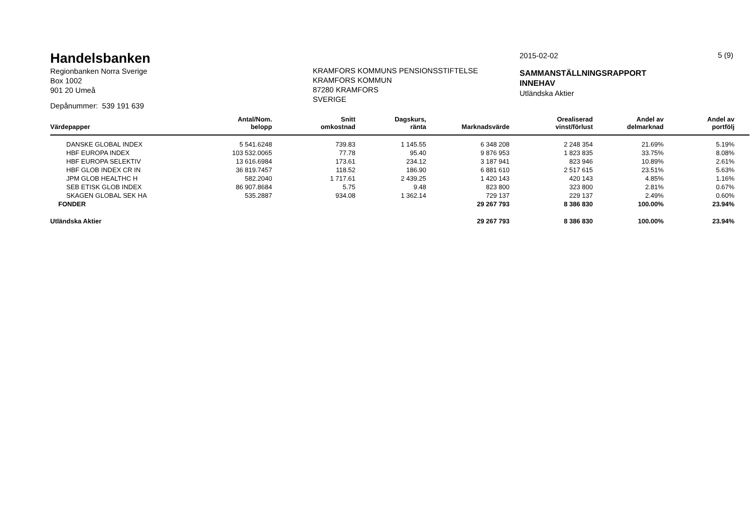Handelsbanken
Regionbanken Norra Sverige
Box 1002
901 20 Umeå
Depånummer: 539 191 639
KRAMFORS KOMMUNS PENSIONSSTIFTELSE
KRAMFORS KOMMUN
87280 KRAMFORS
SVERIGE
2015-02-02
SAMMANSTÄLLNINGSRAPPORT
INNEHAV
Utländska Aktier
5 (9)
| Värdepapper | Antal/Nom. belopp | Snitt omkostnad | Dagskurs, ränta | Marknadsvärde | Orealiserad vinst/förlust | Andel av delmarknad | Andel av portfölj | |
| --- | --- | --- | --- | --- | --- | --- | --- | --- |
| DANSKE GLOBAL INDEX | 5 541.6248 | 739.83 | 1 145.55 | 6 348 208 | 2 248 354 | 21.69% | 5.19% | |
| HBF EUROPA INDEX | 103 532.0065 | 77.78 | 95.40 | 9 876 953 | 1 823 835 | 33.75% | 8.08% | |
| HBF EUROPA SELEKTIV | 13 616.6984 | 173.61 | 234.12 | 3 187 941 | 823 946 | 10.89% | 2.61% | |
| HBF GLOB INDEX CR IN | 36 819.7457 | 118.52 | 186.90 | 6 881 610 | 2 517 615 | 23.51% | 5.63% | |
| JPM GLOB HEALTHC H | 582.2040 | 1 717.61 | 2 439.25 | 1 420 143 | 420 143 | 4.85% | 1.16% | |
| SEB ETISK GLOB INDEX | 86 907.8684 | 5.75 | 9.48 | 823 800 | 323 800 | 2.81% | 0.67% | |
| SKAGEN GLOBAL SEK HA | 535.2887 | 934.08 | 1 362.14 | 729 137 | 229 137 | 2.49% | 0.60% | |
| FONDER | | | | 29 267 793 | 8 386 830 | 100.00% | 23.94% | |
| Utländska Aktier | | | | 29 267 793 | 8 386 830 | 100.00% | 23.94% | |